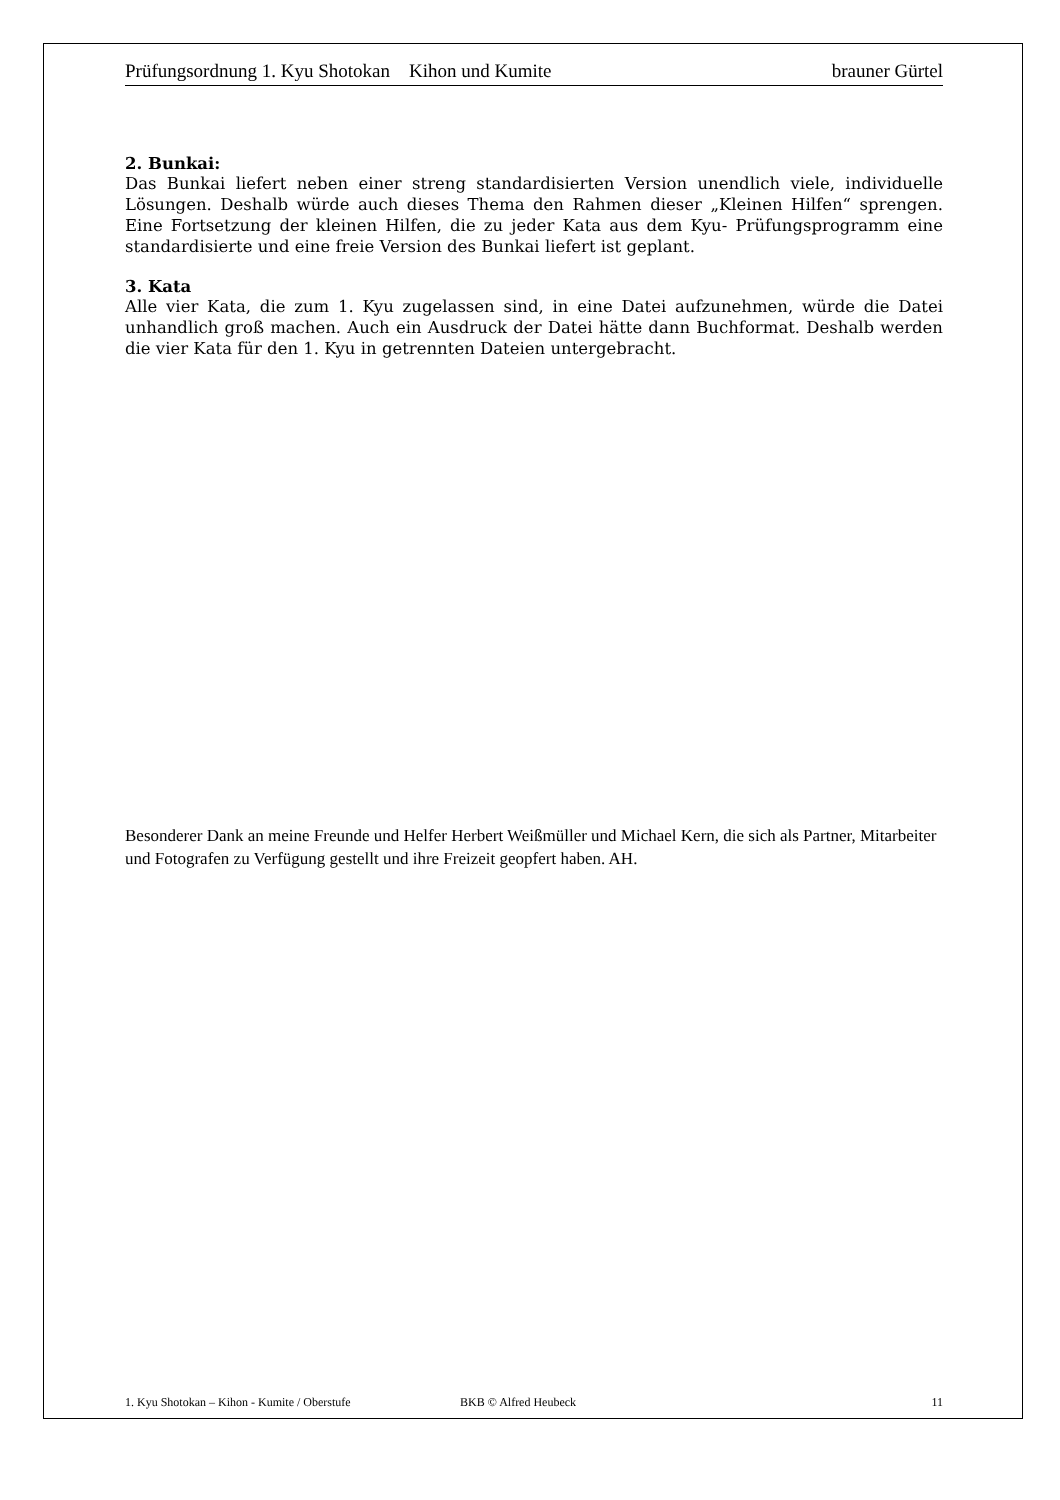Prüfungsordnung 1. Kyu Shotokan Kihon und Kumite brauner Gürtel
2. Bunkai:
Das Bunkai liefert neben einer streng standardisierten Version unendlich viele, individuelle Lösungen. Deshalb würde auch dieses Thema den Rahmen dieser „Kleinen Hilfen“ sprengen. Eine Fortsetzung der kleinen Hilfen, die zu jeder Kata aus dem Kyu- Prüfungsprogramm eine standardisierte und eine freie Version des Bunkai liefert ist geplant.
3. Kata
Alle vier Kata, die zum 1. Kyu zugelassen sind, in eine Datei aufzunehmen, würde die Datei unhandlich groß machen. Auch ein Ausdruck der Datei hätte dann Buchformat. Deshalb werden die vier Kata für den 1. Kyu in getrennten Dateien untergebracht.
Besonderer Dank an meine Freunde und Helfer Herbert Weißmüller und Michael Kern, die sich als Partner, Mitarbeiter und Fotografen zu Verfügung gestellt und ihre Freizeit geopfert haben. AH.
1. Kyu Shotokan – Kihon - Kumite / Oberstufe BKB © Alfred Heubeck 11